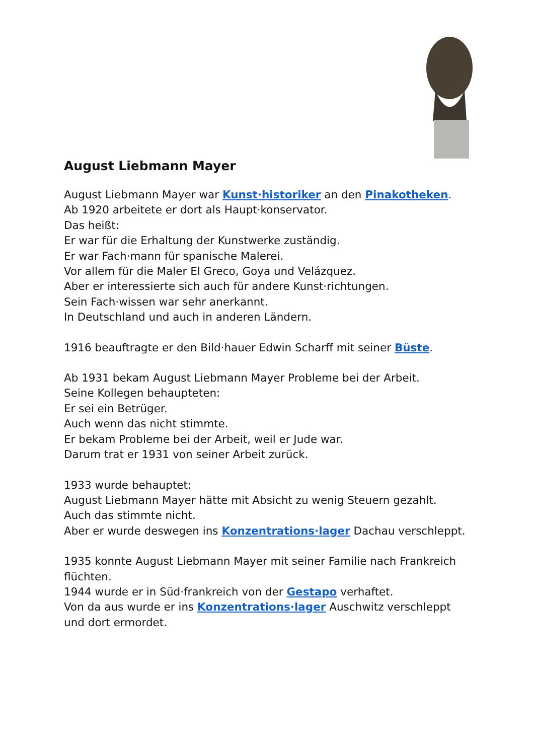August Liebmann Mayer
August Liebmann Mayer war Kunst·historiker an den Pinakotheken.
Ab 1920 arbeitete er dort als Haupt·konservator.
Das heißt:
Er war für die Erhaltung der Kunstwerke zuständig.
Er war Fach·mann für spanische Malerei.
Vor allem für die Maler El Greco, Goya und Velázquez.
Aber er interessierte sich auch für andere Kunst·richtungen.
Sein Fach·wissen war sehr anerkannt.
In Deutschland und auch in anderen Ländern.
1916 beauftragte er den Bild·hauer Edwin Scharff mit seiner Büste.
Ab 1931 bekam August Liebmann Mayer Probleme bei der Arbeit.
Seine Kollegen behaupteten:
Er sei ein Betrüger.
Auch wenn das nicht stimmte.
Er bekam Probleme bei der Arbeit, weil er Jude war.
Darum trat er 1931 von seiner Arbeit zurück.
1933 wurde behauptet:
August Liebmann Mayer hätte mit Absicht zu wenig Steuern gezahlt.
Auch das stimmte nicht.
Aber er wurde deswegen ins Konzentrations·lager Dachau verschleppt.
1935 konnte August Liebmann Mayer mit seiner Familie nach Frankreich flüchten.
1944 wurde er in Süd·frankreich von der Gestapo verhaftet.
Von da aus wurde er ins Konzentrations·lager Auschwitz verschleppt und dort ermordet.